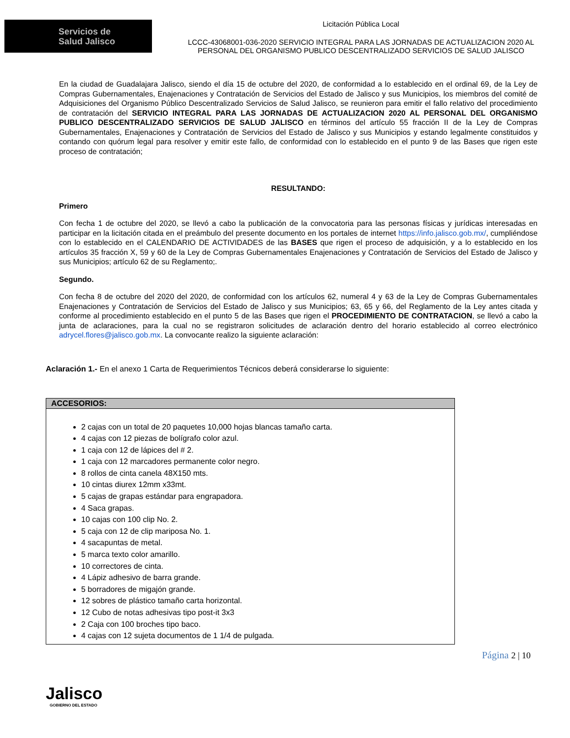Servicios de
Salud Jalisco
Licitación Pública Local
LCCC-43068001-036-2020 SERVICIO INTEGRAL PARA LAS JORNADAS DE ACTUALIZACION 2020 AL
PERSONAL DEL ORGANISMO PUBLICO DESCENTRALIZADO SERVICIOS DE SALUD JALISCO
En la ciudad de Guadalajara Jalisco, siendo el día 15 de octubre del 2020, de conformidad a lo establecido en el ordinal 69, de la Ley de Compras Gubernamentales, Enajenaciones y Contratación de Servicios del Estado de Jalisco y sus Municipios, los miembros del comité de Adquisiciones del Organismo Público Descentralizado Servicios de Salud Jalisco, se reunieron para emitir el fallo relativo del procedimiento de contratación del SERVICIO INTEGRAL PARA LAS JORNADAS DE ACTUALIZACION 2020 AL PERSONAL DEL ORGANISMO PUBLICO DESCENTRALIZADO SERVICIOS DE SALUD JALISCO en términos del artículo 55 fracción II de la Ley de Compras Gubernamentales, Enajenaciones y Contratación de Servicios del Estado de Jalisco y sus Municipios y estando legalmente constituidos y contando con quórum legal para resolver y emitir este fallo, de conformidad con lo establecido en el punto 9 de las Bases que rigen este proceso de contratación;
RESULTANDO:
Primero
Con fecha 1 de octubre del 2020, se llevó a cabo la publicación de la convocatoria para las personas físicas y jurídicas interesadas en participar en la licitación citada en el preámbulo del presente documento en los portales de internet https://info.jalisco.gob.mx/, cumpliéndose con lo establecido en el CALENDARIO DE ACTIVIDADES de las BASES que rigen el proceso de adquisición, y a lo establecido en los artículos 35 fracción X, 59 y 60 de la Ley de Compras Gubernamentales Enajenaciones y Contratación de Servicios del Estado de Jalisco y sus Municipios; artículo 62 de su Reglamento;.
Segundo.
Con fecha 8 de octubre del 2020 del 2020, de conformidad con los artículos 62, numeral 4 y 63 de la Ley de Compras Gubernamentales Enajenaciones y Contratación de Servicios del Estado de Jalisco y sus Municipios; 63, 65 y 66, del Reglamento de la Ley antes citada y conforme al procedimiento establecido en el punto 5 de las Bases que rigen el PROCEDIMIENTO DE CONTRATACION, se llevó a cabo la junta de aclaraciones, para la cual no se registraron solicitudes de aclaración dentro del horario establecido al correo electrónico adrycel.flores@jalisco.gob.mx. La convocante realizo la siguiente aclaración:
Aclaración 1.- En el anexo 1 Carta de Requerimientos Técnicos deberá considerarse lo siguiente:
| ACCESORIOS: |
| --- |
| 2 cajas con un total de 20 paquetes 10,000 hojas blancas tamaño carta. 4 cajas con 12 piezas de bolígrafo color azul. 1 caja con 12 de lápices del # 2. 1 caja con 12 marcadores permanente color negro. 8 rollos de cinta canela 48X150 mts. 10 cintas diurex 12mm x33mt. 5 cajas de grapas estándar para engrapadora. 4 Saca grapas. 10 cajas con 100 clip No. 2. 5 caja con 12 de clip mariposa No. 1. 4 sacapuntas de metal. 5 marca texto color amarillo. 10 correctores de cinta. 4 Lápiz adhesivo de barra grande. 5 borradores de migajón grande. 12 sobres de plástico tamaño carta horizontal. 12 Cubo de notas adhesivas tipo post-it 3x3 2 Caja con 100 broches tipo baco. 4 cajas con 12 sujeta documentos de 1 1/4 de pulgada. |
Jalisco
GOBIERNO DEL ESTADO
Página 2 | 10